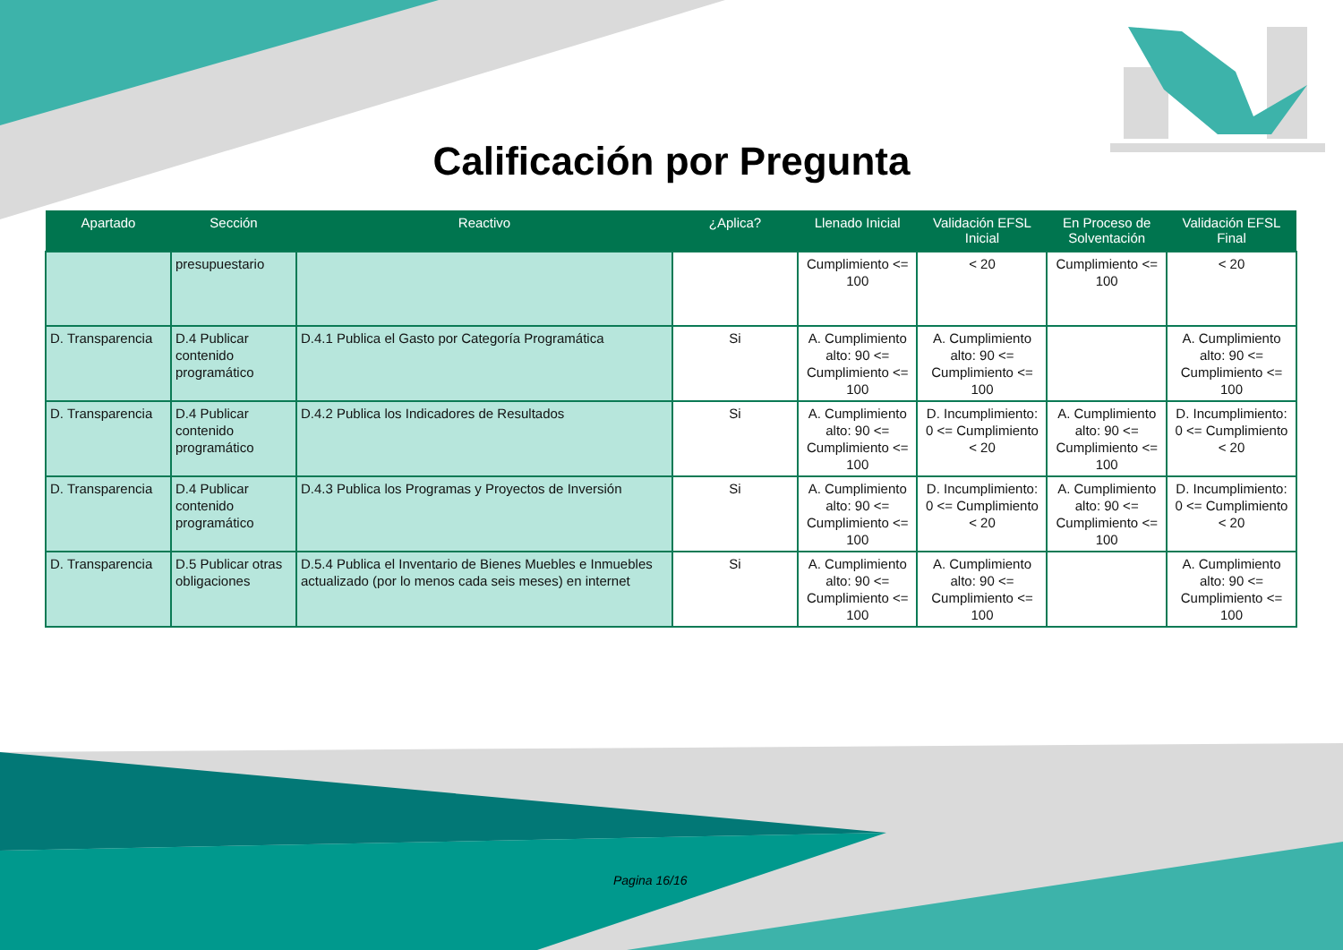Calificación por Pregunta
| Apartado | Sección | Reactivo | ¿Aplica? | Llenado Inicial | Validación EFSL Inicial | En Proceso de Solventación | Validación EFSL Final |
| --- | --- | --- | --- | --- | --- | --- | --- |
| | presupuestario | | | Cumplimiento <= 100 | < 20 | Cumplimiento <= 100 | < 20 |
| D. Transparencia | D.4 Publicar contenido programático | D.4.1 Publica el Gasto por Categoría Programática | Si | A. Cumplimiento alto: 90 <= Cumplimiento <= 100 | A. Cumplimiento alto: 90 <= Cumplimiento <= 100 | | A. Cumplimiento alto: 90 <= Cumplimiento <= 100 |
| D. Transparencia | D.4 Publicar contenido programático | D.4.2 Publica los Indicadores de Resultados | Si | A. Cumplimiento alto: 90 <= Cumplimiento <= 100 | D. Incumplimiento: 0 <= Cumplimiento < 20 | A. Cumplimiento alto: 90 <= Cumplimiento <= 100 | D. Incumplimiento: 0 <= Cumplimiento < 20 |
| D. Transparencia | D.4 Publicar contenido programático | D.4.3 Publica los Programas y Proyectos de Inversión | Si | A. Cumplimiento alto: 90 <= Cumplimiento <= 100 | D. Incumplimiento: 0 <= Cumplimiento < 20 | A. Cumplimiento alto: 90 <= Cumplimiento <= 100 | D. Incumplimiento: 0 <= Cumplimiento < 20 |
| D. Transparencia | D.5 Publicar otras obligaciones | D.5.4 Publica el Inventario de Bienes Muebles e Inmuebles actualizado (por lo menos cada seis meses) en internet | Si | A. Cumplimiento alto: 90 <= Cumplimiento <= 100 | A. Cumplimiento alto: 90 <= Cumplimiento <= 100 | | A. Cumplimiento alto: 90 <= Cumplimiento <= 100 |
Pagina 16/16